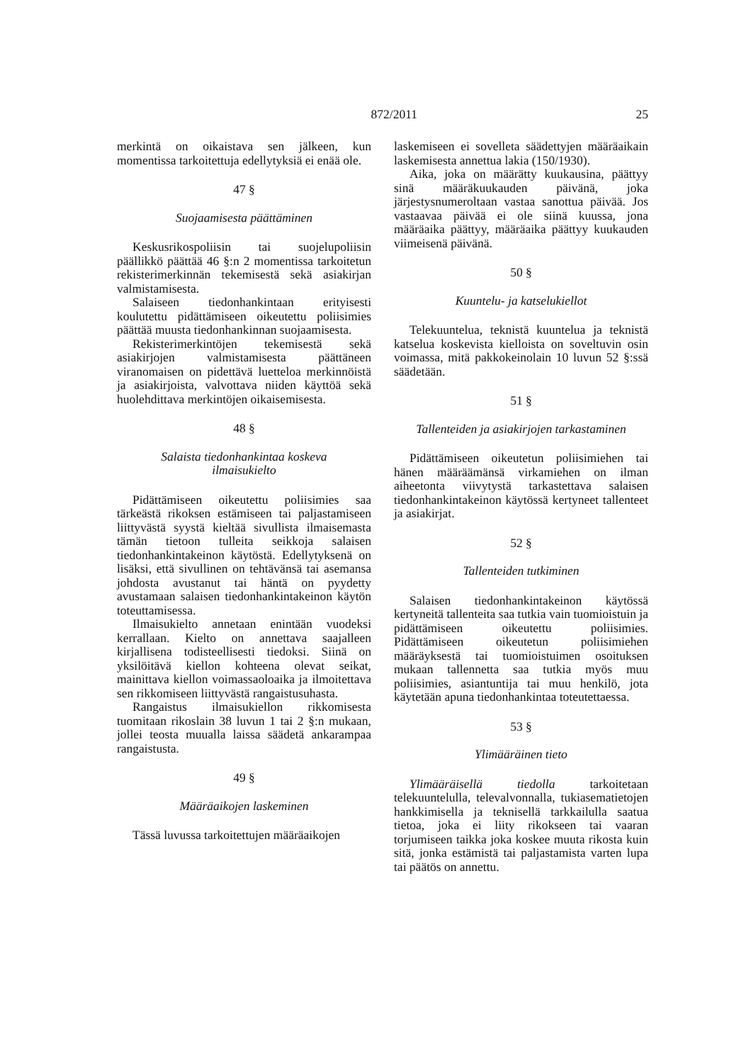872/2011 25
merkintä on oikaistava sen jälkeen, kun momentissa tarkoitettuja edellytyksiä ei enää ole.
47 §
Suojaamisesta päättäminen
Keskusrikospoliisin tai suojelupoliisin päällikkö päättää 46 §:n 2 momentissa tarkoitetun rekisterimerkinnän tekemisestä sekä asiakirjan valmistamisesta.
Salaiseen tiedonhankintaan erityisesti koulutettu pidättämiseen oikeutettu poliisimies päättää muusta tiedonhankinnan suojaamisesta.
Rekisterimerkintöjen tekemisestä sekä asiakirjojen valmistamisesta päättäneen viranomaisen on pidettävä luetteloa merkinnöistä ja asiakirjoista, valvottava niiden käyttöä sekä huolehdittava merkintöjen oikaisemisesta.
48 §
Salaista tiedonhankintaa koskeva
ilmaisukielto
Pidättämiseen oikeutettu poliisimies saa tärkeästä rikoksen estämiseen tai paljastamiseen liittyvästä syystä kieltää sivullista ilmaisemasta tämän tietoon tulleita seikkoja salaisen tiedonhankintakeinon käytöstä. Edellytyksenä on lisäksi, että sivullinen on tehtävänsä tai asemansa johdosta avustanut tai häntä on pyydetty avustamaan salaisen tiedonhankintakeinon käytön toteuttamisessa.
Ilmaisukielto annetaan enintään vuodeksi kerrallaan. Kielto on annettava saajalleen kirjallisena todisteellisesti tiedoksi. Siinä on yksilöitävä kiellon kohteena olevat seikat, mainittava kiellon voimassaoloaika ja ilmoitettava sen rikkomiseen liittyvästä rangaistusuhasta.
Rangaistus ilmaisukiellon rikkomisesta tuomitaan rikoslain 38 luvun 1 tai 2 §:n mukaan, jollei teosta muualla laissa säädetä ankarampaa rangaistusta.
49 §
Määräaikojen laskeminen
Tässä luvussa tarkoitettujen määräaikojen
laskemiseen ei sovelleta säädettyjen määräaikain laskemisesta annettua lakia (150/1930).
Aika, joka on määrätty kuukausina, päättyy sinä määräkuukauden päivänä, joka järjestysnumeroltaan vastaa sanottua päivää. Jos vastaavaa päivää ei ole siinä kuussa, jona määräaika päättyy, määräaika päättyy kuukauden viimeisenä päivänä.
50 §
Kuuntelu- ja katselukiellot
Telekuuntelua, teknistä kuuntelua ja teknistä katselua koskevista kielloista on soveltuvin osin voimassa, mitä pakkokeinolain 10 luvun 52 §:ssä säädetään.
51 §
Tallenteiden ja asiakirjojen tarkastaminen
Pidättämiseen oikeutetun poliisimiehen tai hänen määräämänsä virkamiehen on ilman aiheetonta viivytystä tarkastettava salaisen tiedonhankintakeinon käytössä kertyneet tallenteet ja asiakirjat.
52 §
Tallenteiden tutkiminen
Salaisen tiedonhankintakeinon käytössä kertyneitä tallenteita saa tutkia vain tuomioistuin ja pidättämiseen oikeutettu poliisimies. Pidättämiseen oikeutetun poliisimiehen määräyksestä tai tuomioistuimen osoituksen mukaan tallennetta saa tutkia myös muu poliisimies, asiantuntija tai muu henkilö, jota käytetään apuna tiedonhankintaa toteutettaessa.
53 §
Ylimääräinen tieto
Ylimääräisellä tiedolla tarkoitetaan telekuuntelulla, televalvonnalla, tukiasematietojen hankkimisella ja teknisellä tarkkailulla saatua tietoa, joka ei liity rikokseen tai vaaran torjumiseen taikka joka koskee muuta rikosta kuin sitä, jonka estämistä tai paljastamista varten lupa tai päätös on annettu.